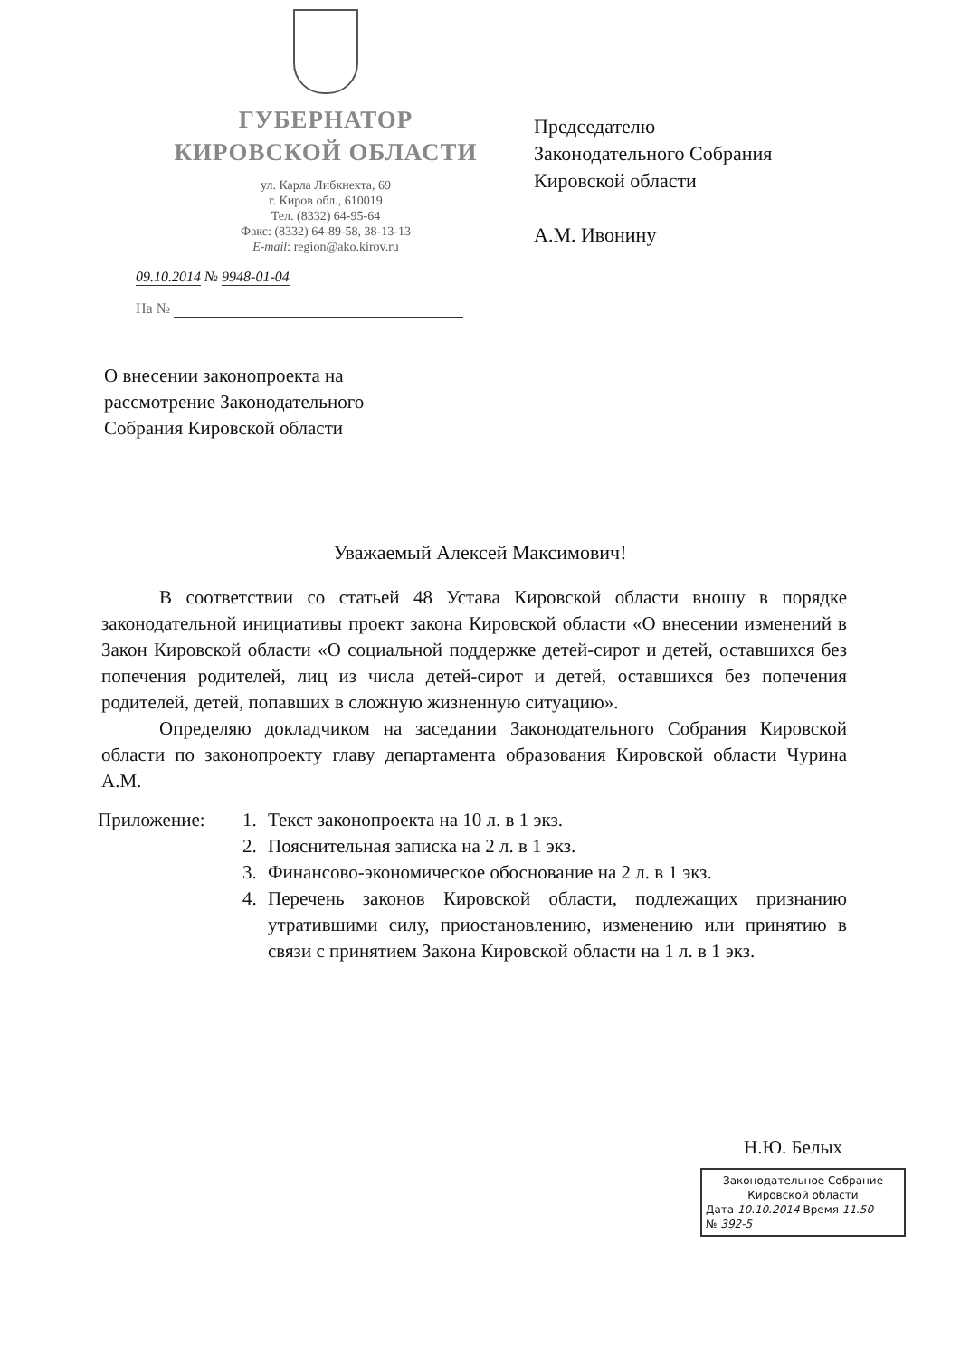ГУБЕРНАТОР
КИРОВСКОЙ ОБЛАСТИ
ул. Карла Либкнехта, 69
г. Киров обл., 610019
Тел. (8332) 64-95-64
Факс: (8332) 64-89-58, 38-13-13
E-mail: region@ako.kirov.ru
09.10.2014 № 9948-01-04
На №
Председателю
Законодательного Собрания
Кировской области
А.М. Ивонину
О внесении законопроекта на
рассмотрение Законодательного
Собрания Кировской области
Уважаемый Алексей Максимович!
В соответствии со статьей 48 Устава Кировской области вношу в порядке законодательной инициативы проект закона Кировской области «О внесении изменений в Закон Кировской области «О социальной поддержке детей-сирот и детей, оставшихся без попечения родителей, лиц из числа детей-сирот и детей, оставшихся без попечения родителей, детей, попавших в сложную жизненную ситуацию».
Определяю докладчиком на заседании Законодательного Собрания Кировской области по законопроекту главу департамента образования Кировской области Чурина А.М.
Приложение: 1. Текст законопроекта на 10 л. в 1 экз.
2. Пояснительная записка на 2 л. в 1 экз.
3. Финансово-экономическое обоснование на 2 л. в 1 экз.
4. Перечень законов Кировской области, подлежащих признанию утратившими силу, приостановлению, изменению или принятию в связи с принятием Закона Кировской области на 1 л. в 1 экз.
Н.Ю. Белых
Законодательное Собрание
Кировской области
Дата 10.10.2014 Время 11.50
№ 392-5